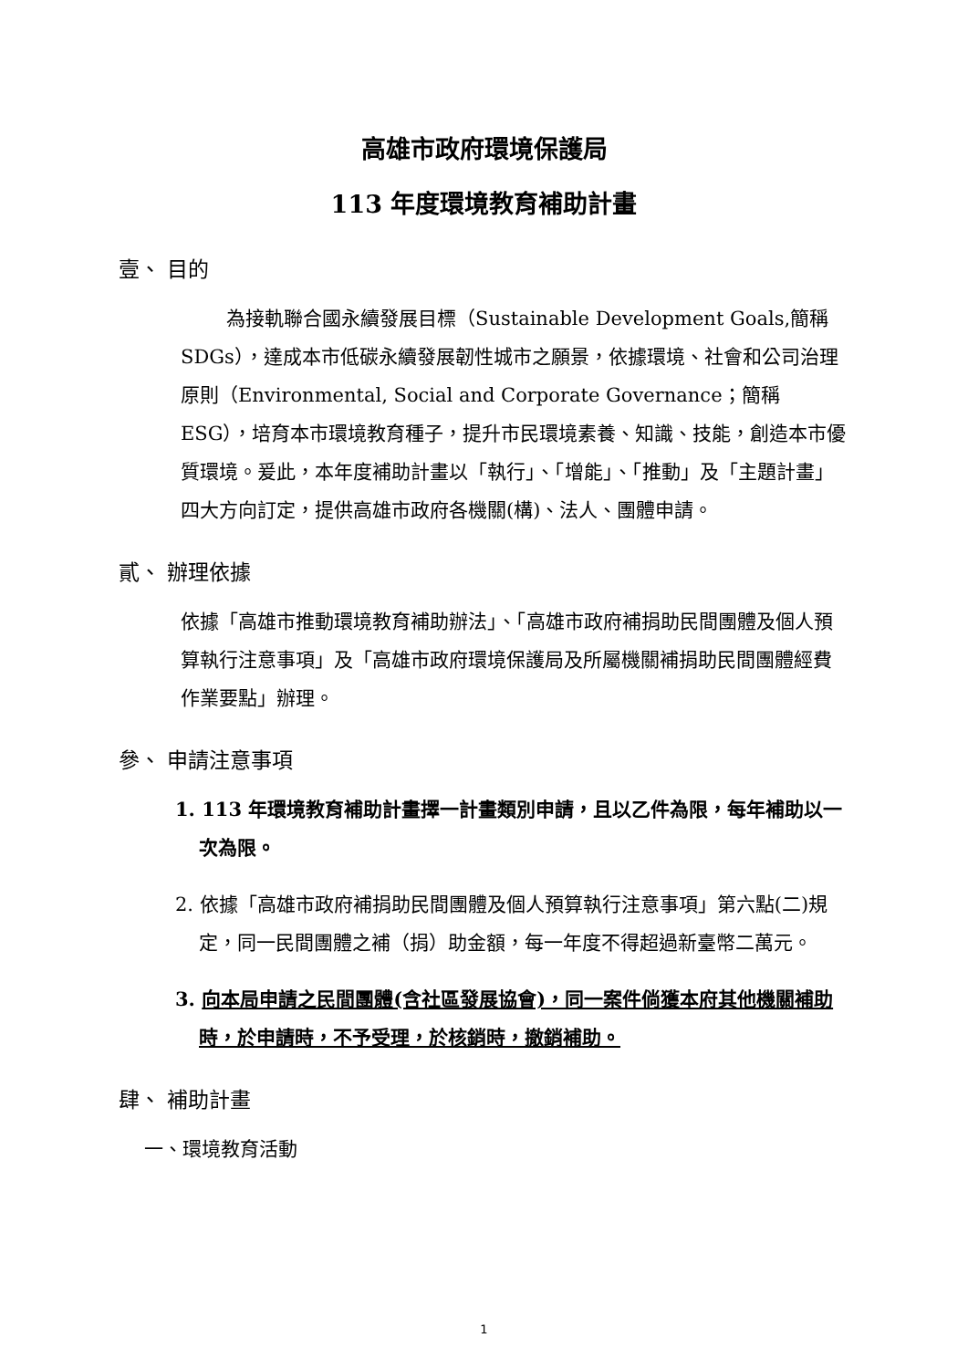高雄市政府環境保護局
113 年度環境教育補助計畫
壹、 目的
為接軌聯合國永續發展目標（Sustainable Development Goals,簡稱 SDGs），達成本市低碳永續發展韌性城市之願景，依據環境、社會和公司治理原則（Environmental, Social and Corporate Governance；簡稱 ESG），培育本市環境教育種子，提升市民環境素養、知識、技能，創造本市優質環境。爰此，本年度補助計畫以「執行」、「增能」、「推動」及「主題計畫」四大方向訂定，提供高雄市政府各機關(構)、法人、團體申請。
貳、 辦理依據
依據「高雄市推動環境教育補助辦法」、「高雄市政府補捐助民間團體及個人預算執行注意事項」及「高雄市政府環境保護局及所屬機關補捐助民間團體經費作業要點」辦理。
參、 申請注意事項
1. 113 年環境教育補助計畫擇一計畫類別申請，且以乙件為限，每年補助以一次為限。
2. 依據「高雄市政府補捐助民間團體及個人預算執行注意事項」第六點(二)規定，同一民間團體之補（捐）助金額，每一年度不得超過新臺幣二萬元。
3. 向本局申請之民間團體(含社區發展協會)，同一案件倘獲本府其他機關補助時，於申請時，不予受理，於核銷時，撤銷補助。
肆、 補助計畫
一、環境教育活動
1